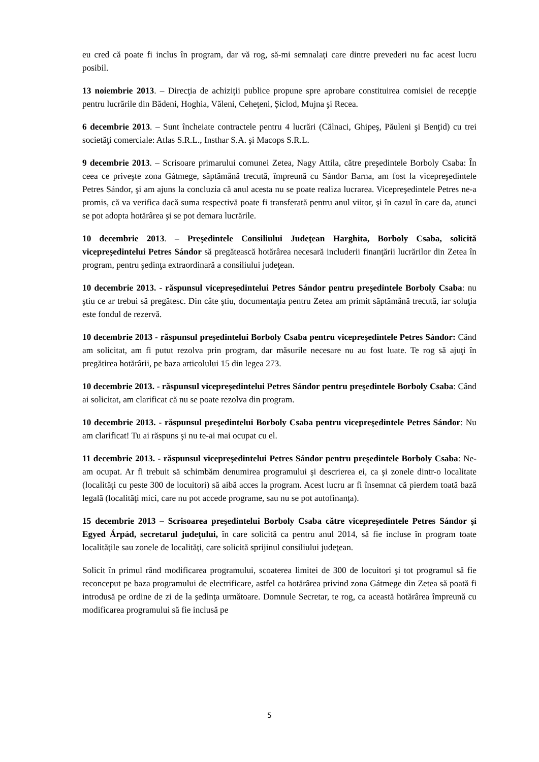eu cred că poate fi inclus în program, dar vă rog, să-mi semnalaţi care dintre prevederi nu fac acest lucru posibil.
13 noiembrie 2013. – Direcţia de achiziţii publice propune spre aprobare constituirea comisiei de recepţie pentru lucrările din Bădeni, Hoghia, Văleni, Ceheţeni, Șiclod, Mujna şi Recea.
6 decembrie 2013. – Sunt încheiate contractele pentru 4 lucrări (Călnaci, Ghipeş, Păuleni şi Benţid) cu trei societăţi comerciale: Atlas S.R.L., Insthar S.A. şi Macops S.R.L.
9 decembrie 2013. – Scrisoare primarului comunei Zetea, Nagy Attila, către preşedintele Borboly Csaba: În ceea ce priveşte zona Gátmege, săptămână trecută, împreună cu Sándor Barna, am fost la vicepreşedintele Petres Sándor, şi am ajuns la concluzia că anul acesta nu se poate realiza lucrarea. Vicepreşedintele Petres ne-a promis, că va verifica dacă suma respectivă poate fi transferată pentru anul viitor, şi în cazul în care da, atunci se pot adopta hotărârea şi se pot demara lucrările.
10 decembrie 2013. – Preşedintele Consiliului Judeţean Harghita, Borboly Csaba, solicită vicepreşedintelui Petres Sándor să pregătească hotărârea necesară includerii finanţării lucrărilor din Zetea în program, pentru şedinţa extraordinară a consiliului judeţean.
10 decembrie 2013. - răspunsul vicepreşedintelui Petres Sándor pentru preşedintele Borboly Csaba: nu ştiu ce ar trebui să pregătesc. Din câte ştiu, documentaţia pentru Zetea am primit săptămână trecută, iar soluţia este fondul de rezervă.
10 decembrie 2013 - răspunsul preşedintelui Borboly Csaba pentru vicepreşedintele Petres Sándor: Când am solicitat, am fi putut rezolva prin program, dar măsurile necesare nu au fost luate. Te rog să ajuţi în pregătirea hotărârii, pe baza articolului 15 din legea 273.
10 decembrie 2013. - răspunsul vicepreşedintelui Petres Sándor pentru preşedintele Borboly Csaba: Când ai solicitat, am clarificat că nu se poate rezolva din program.
10 decembrie 2013. - răspunsul preşedintelui Borboly Csaba pentru vicepreşedintele Petres Sándor: Nu am clarificat! Tu ai răspuns şi nu te-ai mai ocupat cu el.
11 decembrie 2013. - răspunsul vicepreşedintelui Petres Sándor pentru preşedintele Borboly Csaba: Ne-am ocupat. Ar fi trebuit să schimbăm denumirea programului şi descrierea ei, ca şi zonele dintr-o localitate (localităţi cu peste 300 de locuitori) să aibă acces la program. Acest lucru ar fi însemnat că pierdem toată bază legală (localităţi mici, care nu pot accede programe, sau nu se pot autofinanţa).
15 decembrie 2013 – Scrisoarea preşedintelui Borboly Csaba către vicepreşedintele Petres Sándor şi Egyed Árpád, secretarul judeţului, în care solicită ca pentru anul 2014, să fie incluse în program toate localităţile sau zonele de localităţi, care solicită sprijinul consiliului judeţean.
Solicit în primul rând modificarea programului, scoaterea limitei de 300 de locuitori şi tot programul să fie reconceput pe baza programului de electrificare, astfel ca hotărârea privind zona Gátmege din Zetea să poată fi introdusă pe ordine de zi de la şedinţa următoare. Domnule Secretar, te rog, ca această hotărârea împreună cu modificarea programului să fie inclusă pe
5